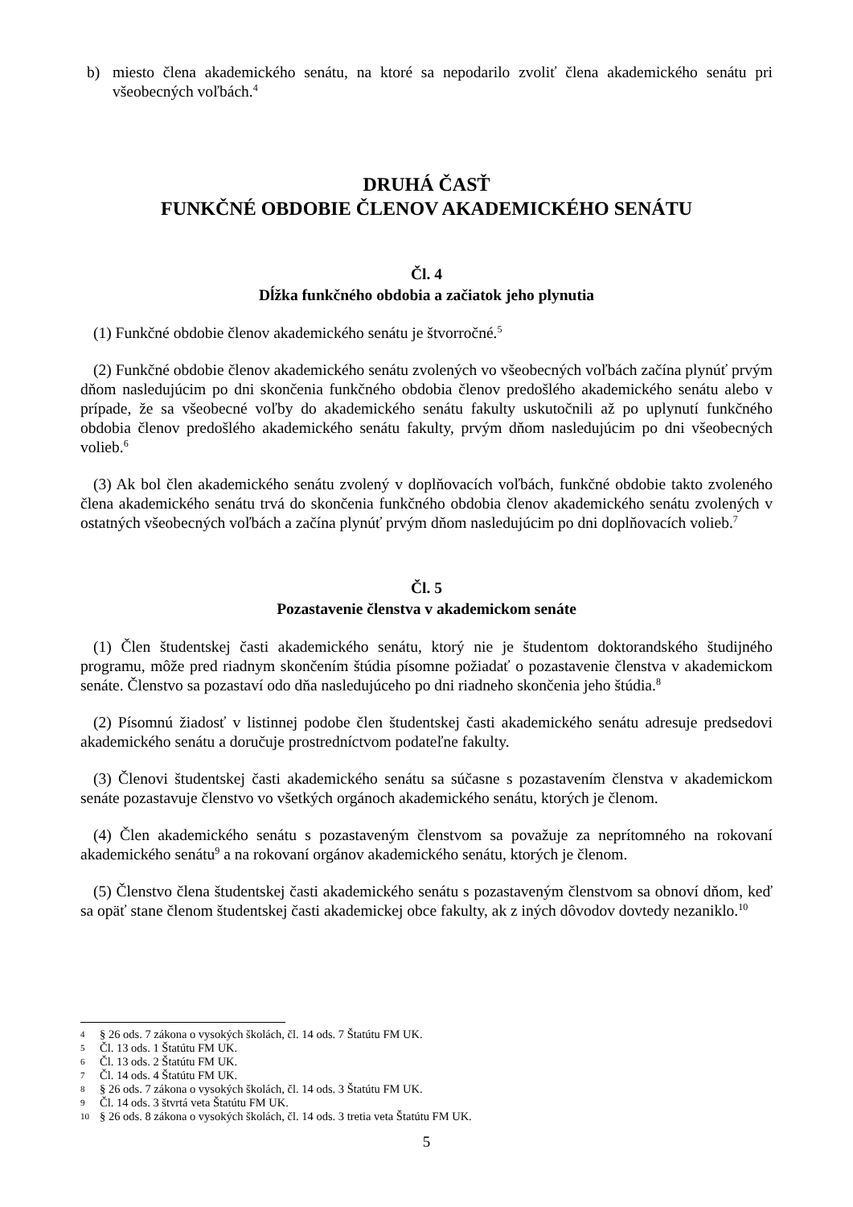b) miesto člena akademického senátu, na ktoré sa nepodarilo zvoliť člena akademického senátu pri všeobecných voľbách.<sup>4</sup>
DRUHÁ ČASŤ
FUNKČNÉ OBDOBIE ČLENOV AKADEMICKÉHO SENÁTU
Čl. 4
Dĺžka funkčného obdobia a začiatok jeho plynutia
(1) Funkčné obdobie členov akademického senátu je štvorročné.<sup>5</sup>
(2) Funkčné obdobie členov akademického senátu zvolených vo všeobecných voľbách začína plynúť prvým dňom nasledujúcim po dni skončenia funkčného obdobia členov predošlého akademického senátu alebo v prípade, že sa všeobecné voľby do akademického senátu fakulty uskutočnili až po uplynutí funkčného obdobia členov predošlého akademického senátu fakulty, prvým dňom nasledujúcim po dni všeobecných volieb.<sup>6</sup>
(3) Ak bol člen akademického senátu zvolený v doplňovacích voľbách, funkčné obdobie takto zvoleného člena akademického senátu trvá do skončenia funkčného obdobia členov akademického senátu zvolených v ostatných všeobecných voľbách a začína plynúť prvým dňom nasledujúcim po dni doplňovacích volieb.<sup>7</sup>
Čl. 5
Pozastavenie členstva v akademickom senáte
(1) Člen študentskej časti akademického senátu, ktorý nie je študentom doktorandského študijného programu, môže pred riadnym skončením štúdia písomne požiadať o pozastavenie členstva v akademickom senáte. Členstvo sa pozastaví odo dňa nasledujúceho po dni riadneho skončenia jeho štúdia.<sup>8</sup>
(2) Písomnú žiadosť v listinnej podobe člen študentskej časti akademického senátu adresuje predsedovi akademického senátu a doručuje prostredníctvom podateľne fakulty.
(3) Členovi študentskej časti akademického senátu sa súčasne s pozastavením členstva v akademickom senáte pozastavuje členstvo vo všetkých orgánoch akademického senátu, ktorých je členom.
(4) Člen akademického senátu s pozastaveným členstvom sa považuje za neprítomného na rokovaní akademického senátu<sup>9</sup> a na rokovaní orgánov akademického senátu, ktorých je členom.
(5) Členstvo člena študentskej časti akademického senátu s pozastaveným členstvom sa obnoví dňom, keď sa opäť stane členom študentskej časti akademickej obce fakulty, ak z iných dôvodov dovtedy nezaniklo.<sup>10</sup>
4 § 26 ods. 7 zákona o vysokých školách, čl. 14 ods. 7 Štatútu FM UK.
5 Čl. 13 ods. 1 Štatútu FM UK.
6 Čl. 13 ods. 2 Štatútu FM UK.
7 Čl. 14 ods. 4 Štatútu FM UK.
8 § 26 ods. 7 zákona o vysokých školách, čl. 14 ods. 3 Štatútu FM UK.
9 Čl. 14 ods. 3 štvrtá veta Štatútu FM UK.
10 § 26 ods. 8 zákona o vysokých školách, čl. 14 ods. 3 tretia veta Štatútu FM UK.
5